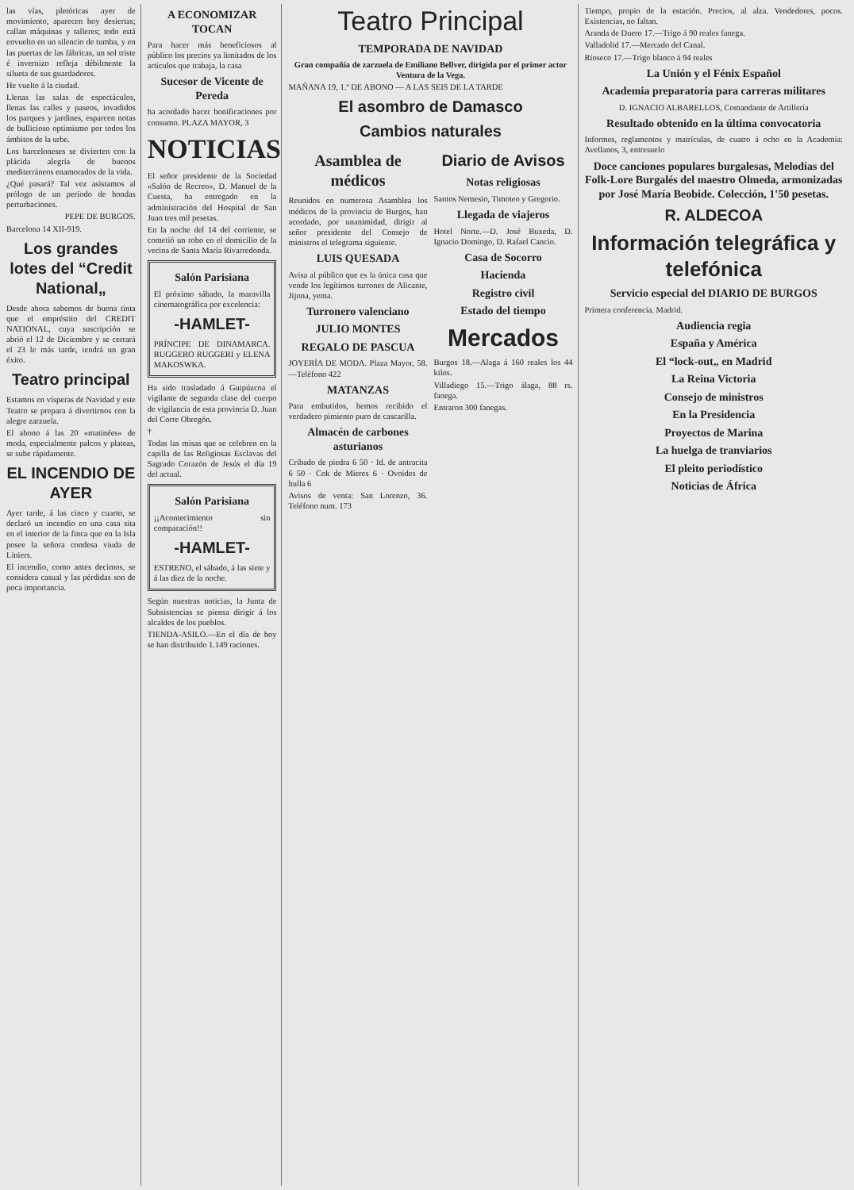las vías, pletóricas ayer de movimiento, aparecen hoy desiertas; callan máquinas y talleres; todo está envuelto en un silencio de tumba, y en las puertas de las fábricas, un sol triste é invernizo refleja débilmente la silueta de sus guardadores.
He vuelto á la ciudad.
Llenas las salas de espectáculos, llenas las calles y paseos, invadidos los parques y jardines, esparcen notas de bullicioso optimismo por todos los ámbitos de la urbe.
Los barceloneses se divierten con la plácida alegría de buenos mediterráneos enamorados de la vida.
¿Qué pasará? Tal vez asistamos al prólogo de un período de hondas perturbaciones.
PEPE DE BURGOS.
Barcelona 14 XII-919.
Los grandes lotes del “Credit National„
Desde ahora sabemos de buena tinta que el empréstito del CREDIT NATIONAL, cuya suscripción se abrió el 12 de Diciembre y se cerrará el 23 le más tarde, tendrá un gran éxito.
Teatro principal
Estamos en vísperas de Navidad y este Teatro se prepara á divertirnos con la alegre zarzuela.
El abono á las 20 «matinées» de moda, especialmente palcos y plateas, se sube rápidamente.
EL INCENDIO DE AYER
Ayer tarde, á las cinco y cuarto, se declaró un incendio en una casa sita en el interior de la finca que en la Isla posee la señora condesa viuda de Liniers.
El incendio, como antes decimos, se considera casual y las pérdidas son de poca importancia.
A ECONOMIZAR TOCAN
Para hacer más beneficiosos al público los precios ya limitados de los artículos que trabaja, la casa
Sucesor de Vicente de Pereda
ha acordado hacer bonificaciones por consumo. PLAZA MAYOR, 3
NOTICIAS
El señor presidente de la Sociedad «Salón de Recreo», D. Manuel de la Cuesta, ha entregado en la administración del Hospital de San Juan tres mil pesetas.
En la noche del 14 del corriente, se cometió un robo en el domicilio de la vecina de Santa María Rivarredonda.
Salón Parisiana
El próximo sábado, la maravilla cinematográfica por excelencia:
-HAMLET-
PRÍNCIPE DE DINAMARCA. RUGGERO RUGGERI y ELENA MAKOSWKA.
Ha sido trasladado á Guipúzcoa el vigilante de segunda clase del cuerpo de vigilancia de esta provincia D. Juan del Corre Obregón.
†
Todas las misas que se celebren en la capilla de las Religiosas Esclavas del Sagrado Corazón de Jesús el día 19 del actual.
Salón Parisiana
¡¡Acontecimiento sin comparación!!
-HAMLET-
ESTRENO, el sábado, á las siete y á las diez de la noche.
Según nuestras noticias, la Junta de Subsistencias se piensa dirigir á los alcaldes de los pueblos.
TIENDA-ASILO.—En el día de hoy se han distribuido 1.149 raciones.
Teatro Principal
TEMPORADA DE NAVIDAD
Gran compañía de zarzuela de Emiliano Bellver, dirigida por el primer actor Ventura de la Vega.
MAÑANA 19, 1.º DE ABONO — A LAS SEIS DE LA TARDE
El asombro de Damasco
Cambios naturales
Asamblea de médicos
Reunidos en numerosa Asamblea los médicos de la provincia de Burgos, han acordado, por unanimidad, dirigir al señor presidente del Consejo de ministros el telegrama siguiente.
LUIS QUESADA
Avisa al público que es la única casa que vende los legítimos turrones de Alicante, Jijona, yema.
Turronero valenciano
JULIO MONTES
REGALO DE PASCUA
JOYERÍA DE MODA. Plaza Mayor, 58.—Teléfono 422
MATANZAS
Para embutidos, hemos recibido el verdadero pimiento puro de cascarilla.
Almacén de carbones asturianos
Cribado de piedra 6 50 · Id. de antracita 6 50 · Cok de Mieres 6 · Ovoides de hulla 6
Avisos de venta: San Lorenzo, 36. Teléfono num. 173
Diario de Avisos
Notas religiosas
Santos Nemesio, Timoteo y Gregorio.
Llegada de viajeros
Hotel Norte.—D. José Buxeda, D. Ignacio Domingo, D. Rafael Cancio.
Casa de Socorro
Hacienda
Registro civil
Estado del tiempo
Mercados
Burgos 18.—Alaga á 160 reales los 44 kilos.
Villadiego 15.—Trigo álaga, 88 rs. fanega.
Entraron 300 fanegas.
Tiempo, propio de la estación. Precios, al alza. Vendedores, pocos. Existencias, no faltan.
Aranda de Duero 17.—Trigo á 90 reales fanega.
Valladolid 17.—Mercado del Canal.
Ríoseco 17.—Trigo blanco á 94 reales
La Unión y el Fénix Español
Academia preparatoria para carreras militares
D. IGNACIO ALBARELLOS, Comandante de Artillería
Resultado obtenido en la última convocatoria
Informes, reglamentos y matrículas, de cuatro á ocho en la Academia: Avellanos, 3, entresuelo
Doce canciones populares burgalesas, Melodías del Folk-Lore Burgalés del maestro Olmeda, armonizadas por José María Beobide. Colección, 1'50 pesetas.
R. ALDECOA
Información telegráfica y telefónica
Servicio especial del DIARIO DE BURGOS
Primera conferencia. Madrid.
Audiencia regia
España y América
El “lock-out„ en Madrid
La Reina Victoria
Consejo de ministros
En la Presidencia
Proyectos de Marina
La huelga de tranviarios
El pleito periodístico
Noticias de África